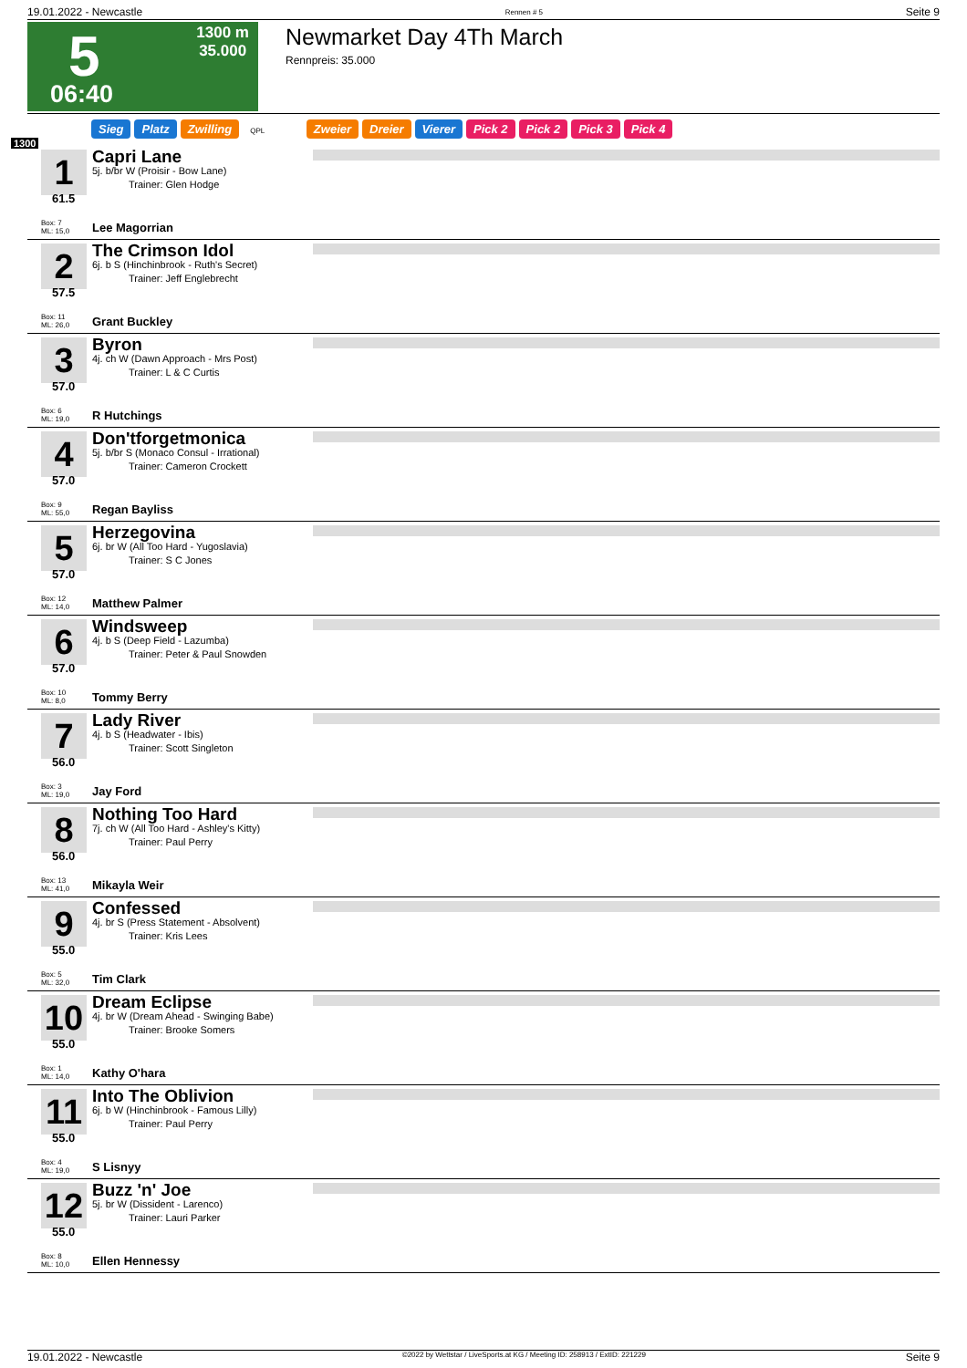19.01.2022 - Newcastle Rennen # 5 Seite 9
5
06:40
1300 m
35.000
Newmarket Day 4Th March
Rennpreis: 35.000
Sieg Platz Zwilling QPL Zweier Dreier Vierer Pick 2 Pick 2 Pick 3 Pick 4
1300
1
61.5
Box: 7
ML: 15,0
Capri Lane
5j. b/br W (Proisir - Bow Lane)
Trainer: Glen Hodge
Lee Magorrian
2
57.5
Box: 11
ML: 26,0
The Crimson Idol
6j. b S (Hinchinbrook - Ruth's Secret)
Trainer: Jeff Englebrecht
Grant Buckley
3
57.0
Box: 6
ML: 19,0
Byron
4j. ch W (Dawn Approach - Mrs Post)
Trainer: L & C Curtis
R Hutchings
4
57.0
Box: 9
ML: 55,0
Don'tforgetmonica
5j. b/br S (Monaco Consul - Irrational)
Trainer: Cameron Crockett
Regan Bayliss
5
57.0
Box: 12
ML: 14,0
Herzegovina
6j. br W (All Too Hard - Yugoslavia)
Trainer: S C Jones
Matthew Palmer
6
57.0
Box: 10
ML: 8,0
Windsweep
4j. b S (Deep Field - Lazumba)
Trainer: Peter & Paul Snowden
Tommy Berry
7
56.0
Box: 3
ML: 19,0
Lady River
4j. b S (Headwater - Ibis)
Trainer: Scott Singleton
Jay Ford
8
56.0
Box: 13
ML: 41,0
Nothing Too Hard
7j. ch W (All Too Hard - Ashley's Kitty)
Trainer: Paul Perry
Mikayla Weir
9
55.0
Box: 5
ML: 32,0
Confessed
4j. br S (Press Statement - Absolvent)
Trainer: Kris Lees
Tim Clark
10
55.0
Box: 1
ML: 14,0
Dream Eclipse
4j. br W (Dream Ahead - Swinging Babe)
Trainer: Brooke Somers
Kathy O'hara
11
55.0
Box: 4
ML: 19,0
Into The Oblivion
6j. b W (Hinchinbrook - Famous Lilly)
Trainer: Paul Perry
S Lisnyy
12
55.0
Box: 8
ML: 10,0
Buzz 'n' Joe
5j. br W (Dissident - Larenco)
Trainer: Lauri Parker
Ellen Hennessy
19.01.2022 - Newcastle ©2022 by Wettstar / LiveSports.at KG / Meeting ID: 258913 / ExtID: 221229 Seite 9